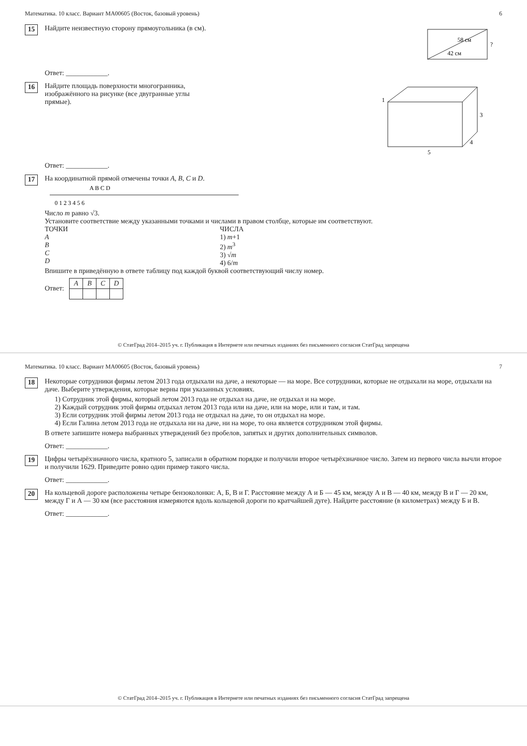Математика. 10 класс. Вариант МА00605 (Восток, базовый уровень) 6
15
Найдите неизвестную сторону прямоугольника (в см).
58 см
42 см
?
Ответ: ____________.
16
Найдите площадь поверхности многогранника, изображённого на рисунке (все двугранные углы прямые).
5
3
4
1
Ответ: ____________.
17
На координатной прямой отмечены точки A, B, C и D.
0 1 2 3 4 5 6
A B C D
Число m равно √3.
Установите соответствие между указанными точками и числами в правом столбце, которые им соответствуют.
ТОЧКИ
A
B
C
D
ЧИСЛА
1) m+1
2) m<sup>3</sup>
3) √m
4) 6/m
Впишите в приведённую в ответе таблицу под каждой буквой соответствующий числу номер.
Ответ:
| A | B | C | D |
| --- | --- | --- | --- |
© СтатГрад 2014–2015 уч. г. Публикация в Интернете или печатных изданиях без письменного согласия СтатГрад запрещена
Математика. 10 класс. Вариант МА00605 (Восток, базовый уровень) 7
18
Некоторые сотрудники фирмы летом 2013 года отдыхали на даче, а некоторые — на море. Все сотрудники, которые не отдыхали на море, отдыхали на даче. Выберите утверждения, которые верны при указанных условиях.
1) Сотрудник этой фирмы, который летом 2013 года не отдыхал на даче, не отдыхал и на море.
2) Каждый сотрудник этой фирмы отдыхал летом 2013 года или на даче, или на море, или и там, и там.
3) Если сотрудник этой фирмы летом 2013 года не отдыхал на даче, то он отдыхал на море.
4) Если Галина летом 2013 года не отдыхала ни на даче, ни на море, то она является сотрудником этой фирмы.
В ответе запишите номера выбранных утверждений без пробелов, запятых и других дополнительных символов.
Ответ: ____________.
19
Цифры четырёхзначного числа, кратного 5, записали в обратном порядке и получили второе четырёхзначное число. Затем из первого числа вычли второе и получили 1629. Приведите ровно один пример такого числа.
Ответ: ____________.
20
На кольцевой дороге расположены четыре бензоколонки: А, Б, В и Г. Расстояние между А и Б — 45 км, между А и В — 40 км, между В и Г — 20 км, между Г и А — 30 км (все расстояния измеряются вдоль кольцевой дороги по кратчайшей дуге). Найдите расстояние (в километрах) между Б и В.
Ответ: ____________.
© СтатГрад 2014–2015 уч. г. Публикация в Интернете или печатных изданиях без письменного согласия СтатГрад запрещена